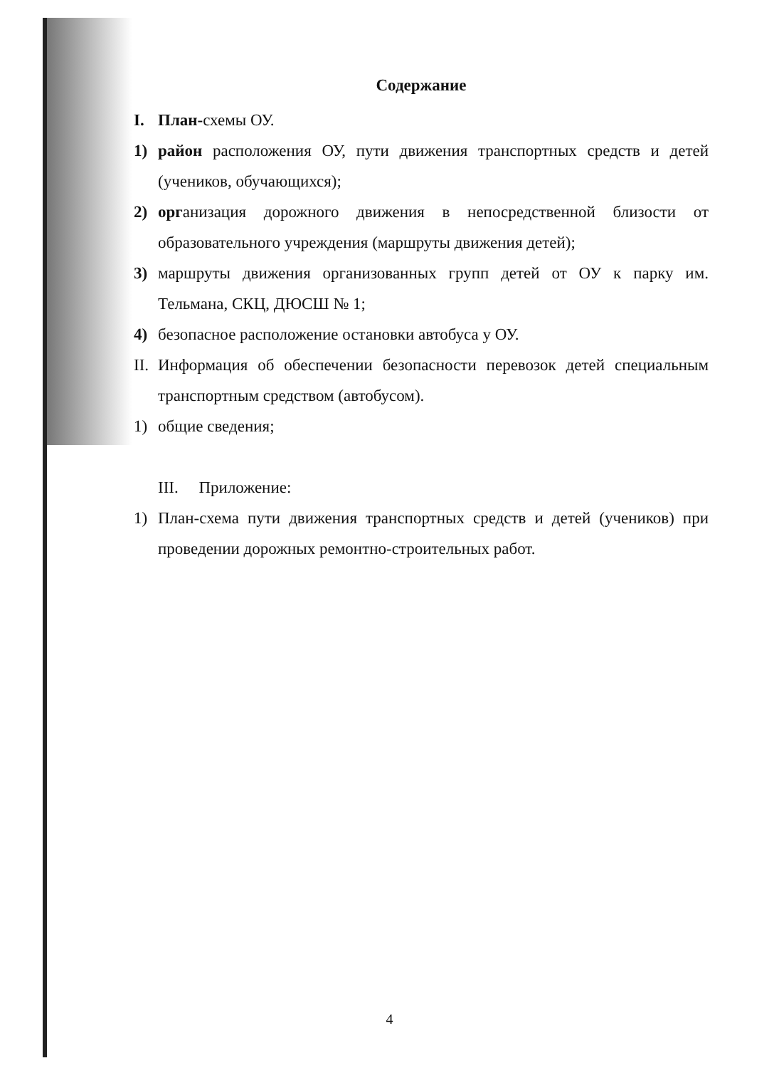Содержание
I. План-схемы ОУ.
1) район расположения ОУ, пути движения транспортных средств и детей (учеников, обучающихся);
2) организация дорожного движения в непосредственной близости от образовательного учреждения (маршруты движения детей);
3) маршруты движения организованных групп детей от ОУ к парку им. Тельмана, СКЦ, ДЮСШ № 1;
4) безопасное расположение остановки автобуса у ОУ.
II. Информация об обеспечении безопасности перевозок детей специальным транспортным средством (автобусом).
1) общие сведения;
III. Приложение:
1) План-схема пути движения транспортных средств и детей (учеников) при проведении дорожных ремонтно-строительных работ.
4